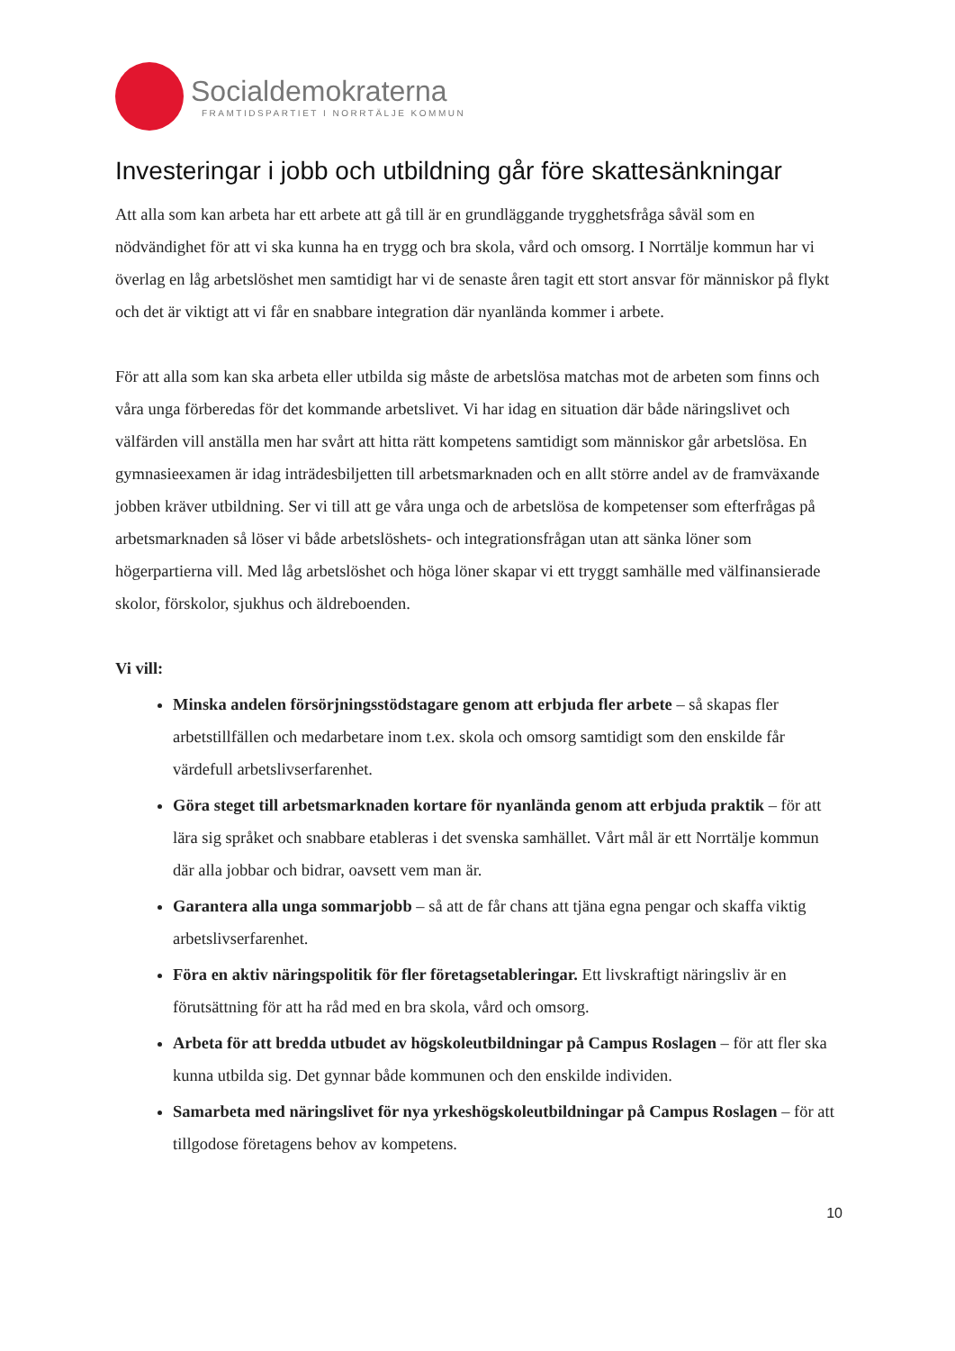Socialdemokraterna
FRAMTIDSPARTIET I NORRTÄLJE KOMMUN
Investeringar i jobb och utbildning går före skattesänkningar
Att alla som kan arbeta har ett arbete att gå till är en grundläggande trygghetsfråga såväl som en nödvändighet för att vi ska kunna ha en trygg och bra skola, vård och omsorg. I Norrtälje kommun har vi överlag en låg arbetslöshet men samtidigt har vi de senaste åren tagit ett stort ansvar för människor på flykt och det är viktigt att vi får en snabbare integration där nyanlända kommer i arbete.
För att alla som kan ska arbeta eller utbilda sig måste de arbetslösa matchas mot de arbeten som finns och våra unga förberedas för det kommande arbetslivet. Vi har idag en situation där både näringslivet och välfärden vill anställa men har svårt att hitta rätt kompetens samtidigt som människor går arbetslösa. En gymnasieexamen är idag inträdesbiljetten till arbetsmarknaden och en allt större andel av de framväxande jobben kräver utbildning. Ser vi till att ge våra unga och de arbetslösa de kompetenser som efterfrågas på arbetsmarknaden så löser vi både arbetslöshets- och integrationsfrågan utan att sänka löner som högerpartierna vill. Med låg arbetslöshet och höga löner skapar vi ett tryggt samhälle med välfinansierade skolor, förskolor, sjukhus och äldreboenden.
Vi vill:
Minska andelen försörjningsstödstagare genom att erbjuda fler arbete – så skapas fler arbetstillfällen och medarbetare inom t.ex. skola och omsorg samtidigt som den enskilde får värdefull arbetslivserfarenhet.
Göra steget till arbetsmarknaden kortare för nyanlända genom att erbjuda praktik – för att lära sig språket och snabbare etableras i det svenska samhället. Vårt mål är ett Norrtälje kommun där alla jobbar och bidrar, oavsett vem man är.
Garantera alla unga sommarjobb – så att de får chans att tjäna egna pengar och skaffa viktig arbetslivserfarenhet.
Föra en aktiv näringspolitik för fler företagsetableringar. Ett livskraftigt näringsliv är en förutsättning för att ha råd med en bra skola, vård och omsorg.
Arbeta för att bredda utbudet av högskoleutbildningar på Campus Roslagen – för att fler ska kunna utbilda sig. Det gynnar både kommunen och den enskilde individen.
Samarbeta med näringslivet för nya yrkeshögskoleutbildningar på Campus Roslagen – för att tillgodose företagens behov av kompetens.
10